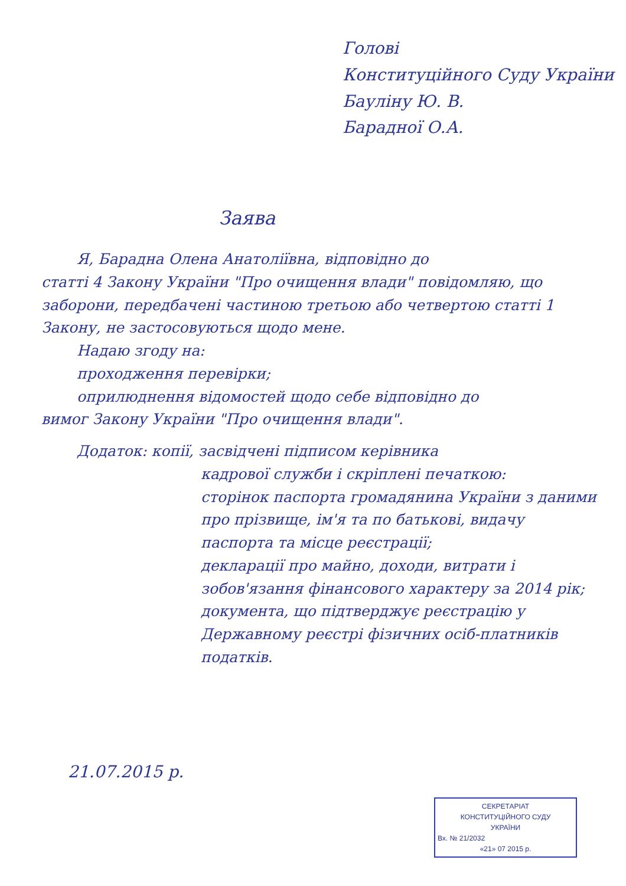Голові
Конституційного Суду України
Бауліну Ю. В.
Барадної О.А.
Заява
Я, Барадна Олена Анатоліївна, відповідно до
статті 4 Закону України "Про очищення влади" повідомляю, що заборони, передбачені частиною третьою або четвертою статті 1 Закону, не застосовуються щодо мене.
Надаю згоду на:
проходження перевірки;
оприлюднення відомостей щодо себе відповідно до
вимог Закону України "Про очищення влади".
Додаток: копії, засвідчені підписом керівника
кадрової служби і скріплені печаткою:
сторінок паспорта громадянина України з даними про прізвище, ім'я та по батькові, видачу паспорта та місце реєстрації;
декларації про майно, доходи, витрати і зобов'язання фінансового характеру за 2014 рік;
документа, що підтверджує реєстрацію у Державному реєстрі фізичних осіб-платників податків.
21.07.2015 р.
СЕКРЕТАРІАТ
КОНСТИТУЦІЙНОГО СУДУ
УКРАЇНИ
Вх. № 21/2032
«21» 07 2015 р.